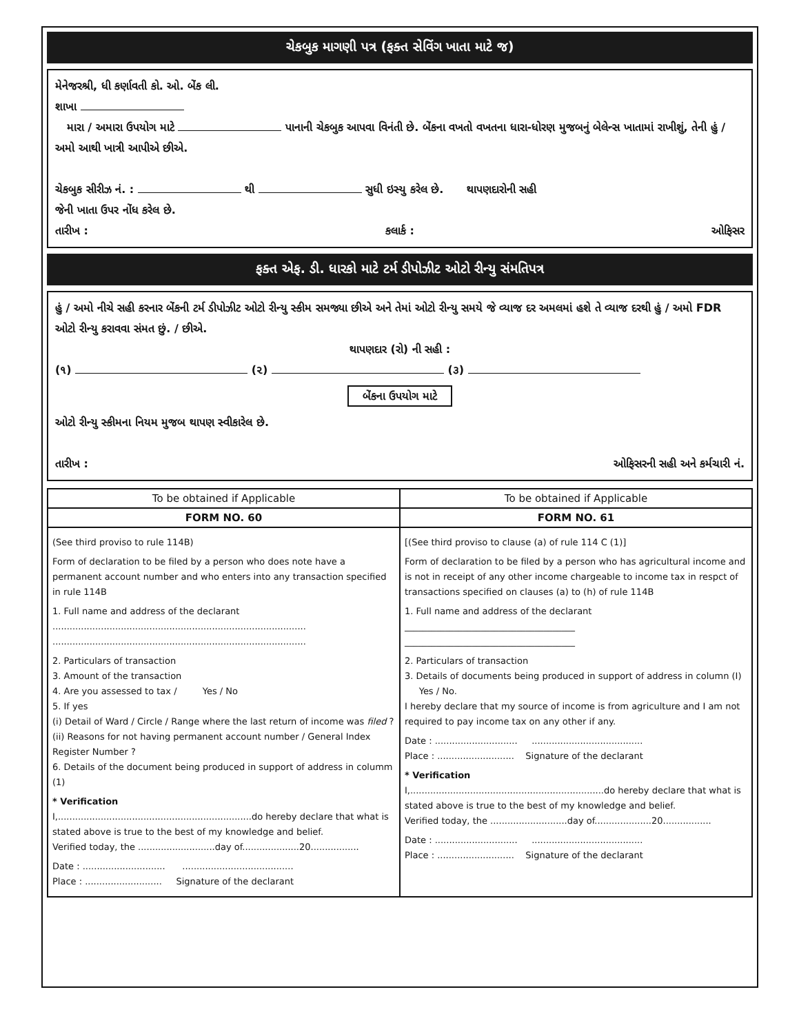ચેકબુક માગણી પત્ર (ફક્ત સેવિંગ ખાતા માટે જ)
મેનેજરશ્રી, ધી કર્ણાવતી કો. ઓ. બેંક લી.
શાખા
મારા / અમારા ઉપયોગ માટે પાનાની ચેકબુક આપવા વિનંતી છે. બેંકના વખતો વખતના ધારા-ધોરણ મુજબનું બેલેન્સ ખાતામાં રાખીશું, તેની હું / અમો આથી ખાત્રી આપીએ છીએ.
ચેકબુક સીરીઝ નં. : થી સુધી ઇસ્યુ કરેલ છે. થાપણદારોની સહી
જેની ખાતા ઉપર નોંધ કરેલ છે.
તારીખ : કલાર્ક : ઓફિસર
ફક્ત એફ. ડી. ધારકો માટે ટર્મ ડીપોઝીટ ઓટો રીન્યુ સંમતિપત્ર
હું / અમો નીચે સહી કરનાર બેંકની ટર્મ ડીપોઝીટ ઓટો રીન્યુ સ્કીમ સમજ્યા છીએ અને તેમાં ઓટો રીન્યુ સમયે જે વ્યાજ દર અમલમાં હશે તે વ્યાજ દરથી હું / અમો FDR ઓટો રીન્યુ કરાવવા સંમત છું. / છીએ.
થાપણદાર (રો) ની સહી :
(૧) (૨) (૩)
બેંકના ઉપયોગ માટે
ઓટો રીન્યુ સ્કીમના નિયમ મુજબ થાપણ સ્વીકારેલ છે.
તારીખ : ઓફિસરની સહી અને કર્મચારી નં.
| To be obtained if Applicable | To be obtained if Applicable |
| FORM NO. 60 | FORM NO. 61 |
| (See third proviso to rule 114B) Form of declaration to be filed by a person who does note have a permanent account number and who enters into any transaction specified in rule 114B 1. Full name and address of the declarant ......................................................................................... ......................................................................................... 2. Particulars of transaction 3. Amount of the transaction 4. Are you assessed to tax / Yes / No 5. If yes (i) Detail of Ward / Circle / Range where the last return of income was filed ? (ii) Reasons for not having permanent account number / General Index Register Number ? 6. Details of the document being produced in support of address in columm (1) * Verification I,....................................................................do hereby declare that what is stated above is true to the best of my knowledge and belief. Verified today, the ...........................day of....................20................. Date : ............................. ....................................... Place : ........................... Signature of the declarant | [(See third proviso to clause (a) of rule 114 C (1)] Form of declaration to be filed by a person who has agricultural income and is not in receipt of any other income chargeable to income tax in respct of transactions specified on clauses (a) to (h) of rule 114B 1. Full name and address of the declarant ______________________________________ ______________________________________ 2. Particulars of transaction 3. Details of documents being produced in support of address in column (I) Yes / No. I hereby declare that my source of income is from agriculture and I am not required to pay income tax on any other if any. Date : ............................. ....................................... Place : ........................... Signature of the declarant * Verification I,....................................................................do hereby declare that what is stated above is true to the best of my knowledge and belief. Verified today, the ...........................day of....................20................. Date : ............................. ....................................... Place : ........................... Signature of the declarant |